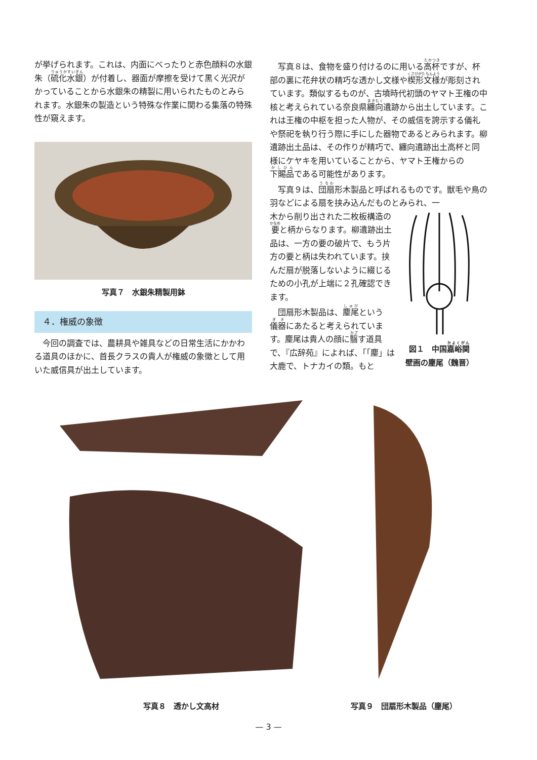が挙げられます。これは、内面にべったりと赤色顔料の水銀朱（硫化水銀）が付着し、器面が摩擦を受けて黒く光沢がかっていることから水銀朱の精製に用いられたものとみられます。水銀朱の製造という特殊な作業に関わる集落の特殊性が窺えます。
写真７　水銀朱精製用鉢
４．権威の象徴
今回の調査では、農耕具や雑具などの日常生活にかかわる道具のほかに、首長クラスの貴人が権威の象徴として用いた威信具が出土しています。
写真８は、食物を盛り付けるのに用いる高杯ですが、杯部の裏に花弁状の精巧な透かし文様や楔形文様が彫刻されています。類似するものが、古墳時代初頭のヤマト王権の中核と考えられている奈良県纏向遺跡から出土しています。これは王権の中枢を担った人物が、その威信を誇示する儀礼や祭祀を執り行う際に手にした器物であるとみられます。柳遺跡出土品は、その作りが精巧で、纏向遺跡出土高杯と同様にケヤキを用いていることから、ヤマト王権からの下賜品である可能性があります。
写真９は、団扇形木製品と呼ばれるものです。獣毛や鳥の羽などによる扇を挟み込んだものとみられ、一
木から削り出された二枚板構造の要と柄からなります。柳遺跡出土品は、一方の要の破片で、もう片方の要と柄は失われています。挟んだ扇が脱落しないように綴じるための小孔が上端に２孔確認できます。
団扇形木製品は、麈尾という儀器にあたると考えられています。麈尾は貴人の顔に翳す道具で、『広辞苑』によれば、「「麈」は大鹿で、トナカイの類。もと
図１　中国嘉峪関
壁画の麈尾（魏晋）
写真８　透かし文高材 写真９　団扇形木製品（麈尾）
— 3 —